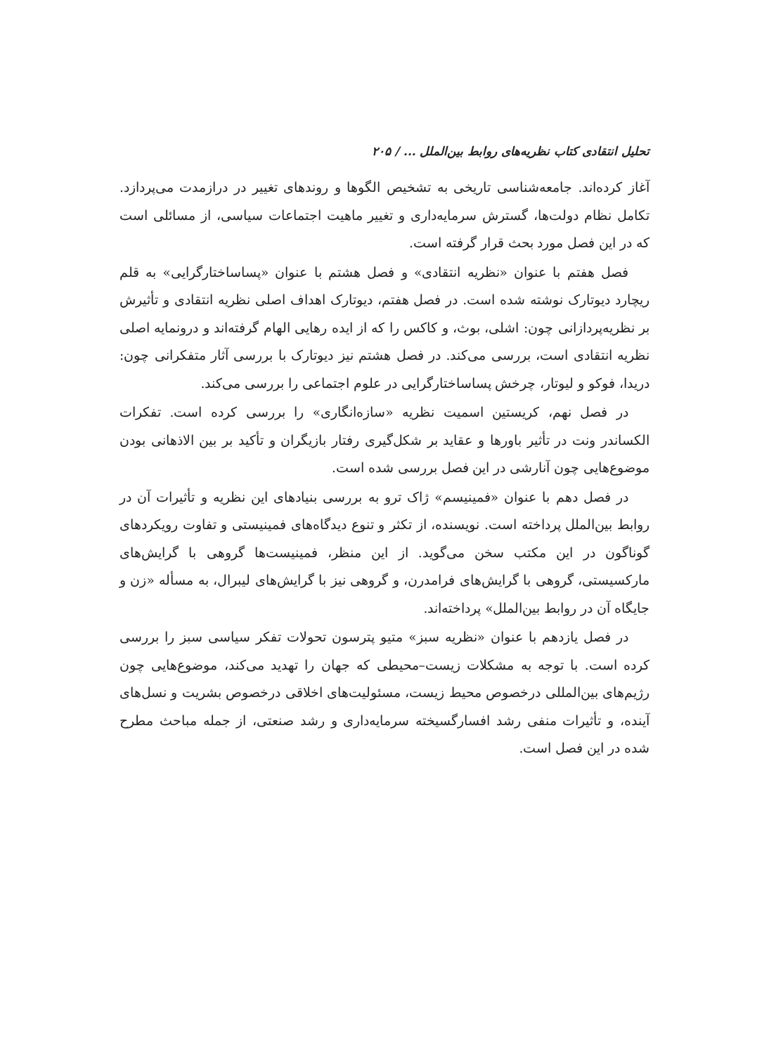تحلیل انتقادی کتاب نظریه‌های روابط بین‌الملل ... / ۲۰۵
آغاز کرده‌اند. جامعه‌شناسی تاریخی به تشخیص الگوها و روندهای تغییر در درازمدت می‌پردازد. تکامل نظام دولت‌ها، گسترش سرمایه‌داری و تغییر ماهیت اجتماعات سیاسی، از مسائلی است که در این فصل مورد بحث قرار گرفته است.
فصل هفتم با عنوان «نظریه انتقادی» و فصل هشتم با عنوان «پساساختارگرایی» به قلم ریچارد دیوتارک نوشته شده است. در فصل هفتم، دیوتارک اهداف اصلی نظریه انتقادی و تأثیرش بر نظریه‌پردازانی چون: اشلی، بوث، و کاکس را که از ایده رهایی الهام گرفته‌اند و درونمایه اصلی نظریه انتقادی است، بررسی می‌کند. در فصل هشتم نیز دیوتارک با بررسی آثار متفکرانی چون: دریدا، فوکو و لیوتار، چرخش پساساختارگرایی در علوم اجتماعی را بررسی می‌کند.
در فصل نهم، کریستین اسمیت نظریه «سازه‌انگاری» را بررسی کرده است. تفکرات الکساندر ونت در تأثیر باورها و عقاید بر شکل‌گیری رفتار بازیگران و تأکید بر بین الاذهانی بودن موضوع‌هایی چون آنارشی در این فصل بررسی شده است.
در فصل دهم با عنوان «فمینیسم» ژاک ترو به بررسی بنیادهای این نظریه و تأثیرات آن در روابط بین‌الملل پرداخته است. نویسنده، از تکثر و تنوع دیدگاه‌های فمینیستی و تفاوت رویکردهای گوناگون در این مکتب سخن می‌گوید. از این منظر، فمینیست‌ها گروهی با گرایش‌های مارکسیستی، گروهی با گرایش‌های فرامدرن، و گروهی نیز با گرایش‌های لیبرال، به مسأله «زن و جایگاه آن در روابط بین‌الملل» پرداخته‌اند.
در فصل یازدهم با عنوان «نظریه سبز» متیو پترسون تحولات تفکر سیاسی سبز را بررسی کرده است. با توجه به مشکلات زیست–محیطی که جهان را تهدید می‌کند، موضوع‌هایی چون رژیم‌های بین‌المللی درخصوص محیط زیست، مسئولیت‌های اخلاقی درخصوص بشریت و نسل‌های آینده، و تأثیرات منفی رشد افسارگسیخته سرمایه‌داری و رشد صنعتی، از جمله مباحث مطرح شده در این فصل است.